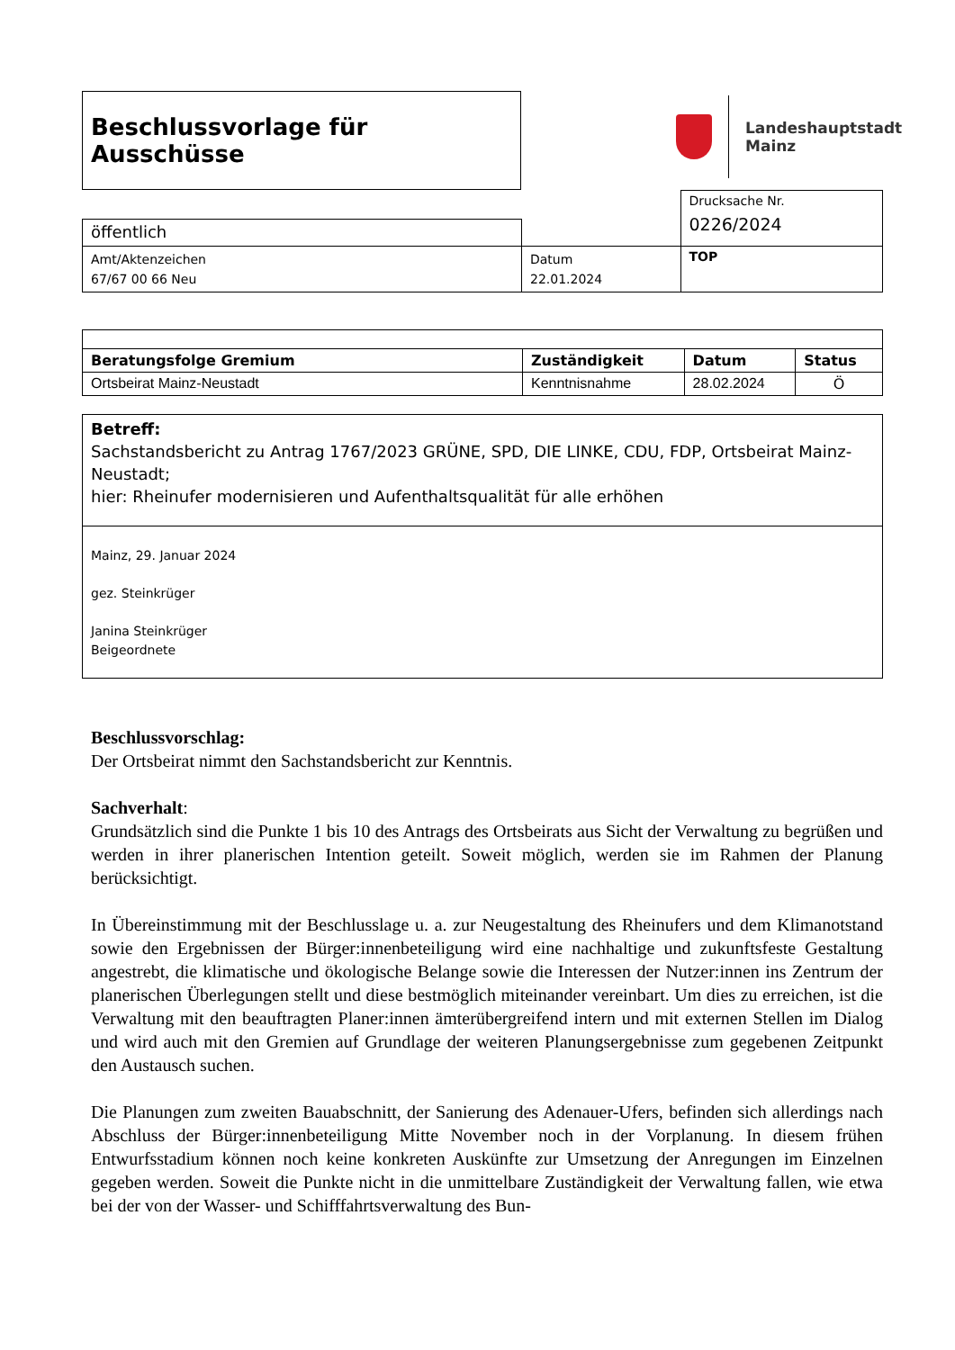Beschlussvorlage für Ausschüsse
Landeshauptstadt
Mainz
| | | Drucksache Nr. 0226/2024 |
| öffentlich | | |
| Amt/Aktenzeichen 67/67 00 66 Neu | Datum 22.01.2024 | TOP |
| Beratungsfolge Gremium | Zuständigkeit | Datum | Status |
| --- | --- | --- | --- |
| Ortsbeirat Mainz-Neustadt | Kenntnisnahme | 28.02.2024 | Ö |
| Betreff: Sachstandsbericht zu Antrag 1767/2023 GRÜNE, SPD, DIE LINKE, CDU, FDP, Ortsbeirat Mainz-Neustadt; hier: Rheinufer modernisieren und Aufenthaltsqualität für alle erhöhen |
| Mainz, 29. Januar 2024 gez. Steinkrüger Janina Steinkrüger Beigeordnete |
Beschlussvorschlag:
Der Ortsbeirat nimmt den Sachstandsbericht zur Kenntnis.
Sachverhalt:
Grundsätzlich sind die Punkte 1 bis 10 des Antrags des Ortsbeirats aus Sicht der Verwaltung zu begrüßen und werden in ihrer planerischen Intention geteilt. Soweit möglich, werden sie im Rahmen der Planung berücksichtigt.
In Übereinstimmung mit der Beschlusslage u. a. zur Neugestaltung des Rheinufers und dem Klimanotstand sowie den Ergebnissen der Bürger:innenbeteiligung wird eine nachhaltige und zukunftsfeste Gestaltung angestrebt, die klimatische und ökologische Belange sowie die Interessen der Nutzer:innen ins Zentrum der planerischen Überlegungen stellt und diese bestmöglich miteinander vereinbart. Um dies zu erreichen, ist die Verwaltung mit den beauftragten Planer:innen ämterübergreifend intern und mit externen Stellen im Dialog und wird auch mit den Gremien auf Grundlage der weiteren Planungsergebnisse zum gegebenen Zeitpunkt den Austausch suchen.
Die Planungen zum zweiten Bauabschnitt, der Sanierung des Adenauer-Ufers, befinden sich allerdings nach Abschluss der Bürger:innenbeteiligung Mitte November noch in der Vorplanung. In diesem frühen Entwurfsstadium können noch keine konkreten Auskünfte zur Umsetzung der Anregungen im Einzelnen gegeben werden. Soweit die Punkte nicht in die unmittelbare Zuständigkeit der Verwaltung fallen, wie etwa bei der von der Wasser- und Schifffahrtsverwaltung des Bun-